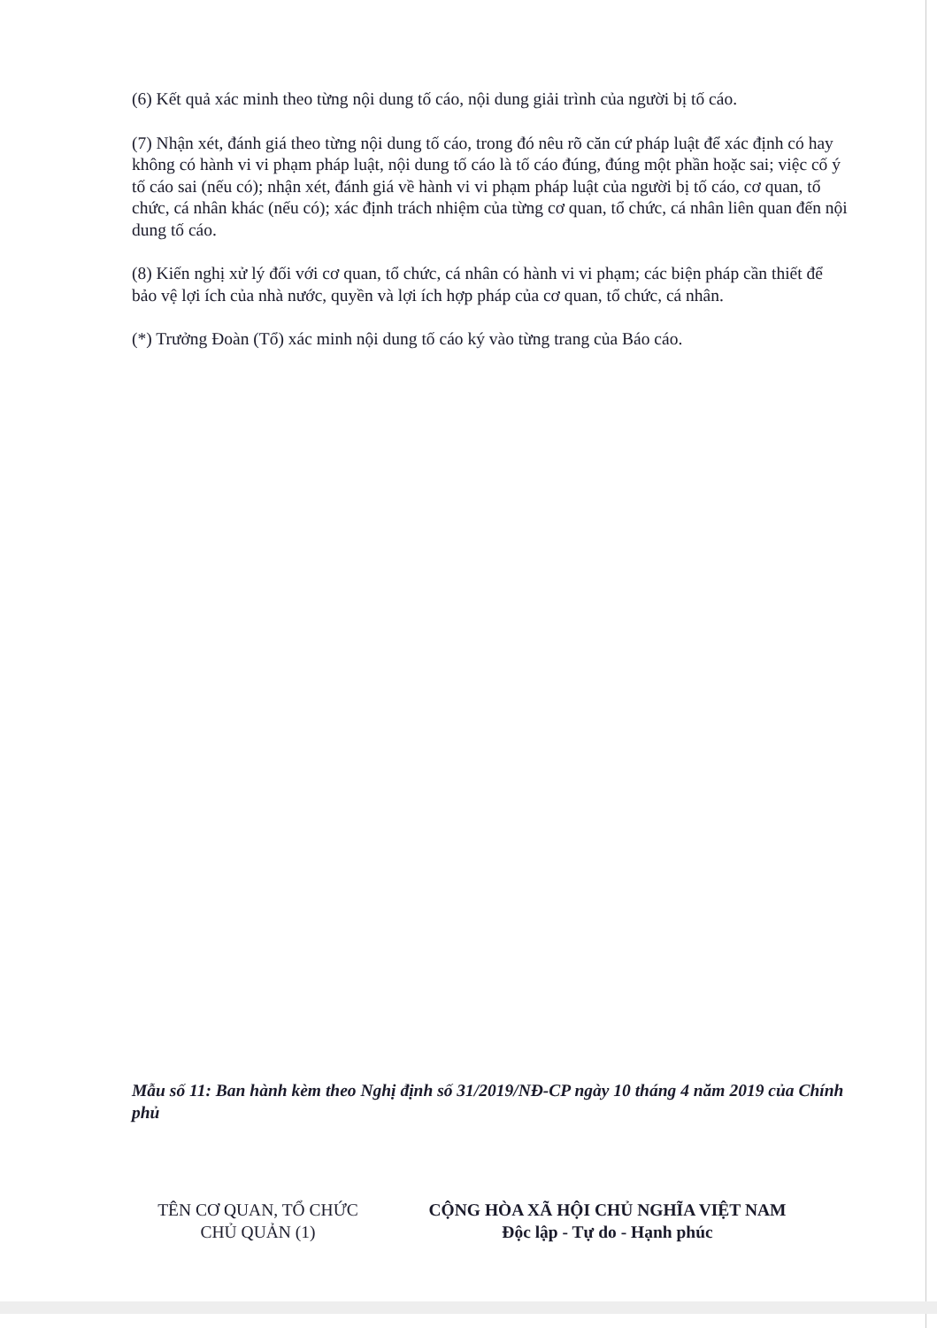(6) Kết quả xác minh theo từng nội dung tố cáo, nội dung giải trình của người bị tố cáo.
(7) Nhận xét, đánh giá theo từng nội dung tố cáo, trong đó nêu rõ căn cứ pháp luật để xác định có hay không có hành vi vi phạm pháp luật, nội dung tố cáo là tố cáo đúng, đúng một phần hoặc sai; việc cố ý tố cáo sai (nếu có); nhận xét, đánh giá về hành vi vi phạm pháp luật của người bị tố cáo, cơ quan, tổ chức, cá nhân khác (nếu có); xác định trách nhiệm của từng cơ quan, tổ chức, cá nhân liên quan đến nội dung tố cáo.
(8) Kiến nghị xử lý đối với cơ quan, tổ chức, cá nhân có hành vi vi phạm; các biện pháp cần thiết để bảo vệ lợi ích của nhà nước, quyền và lợi ích hợp pháp của cơ quan, tổ chức, cá nhân.
(*) Trưởng Đoàn (Tổ) xác minh nội dung tố cáo ký vào từng trang của Báo cáo.
Mẫu số 11: Ban hành kèm theo Nghị định số 31/2019/NĐ-CP ngày 10 tháng 4 năm 2019 của Chính phủ
TÊN CƠ QUAN, TỔ CHỨC
CHỦ QUẢN (1)
CỘNG HÒA XÃ HỘI CHỦ NGHĨA VIỆT NAM
Độc lập - Tự do - Hạnh phúc